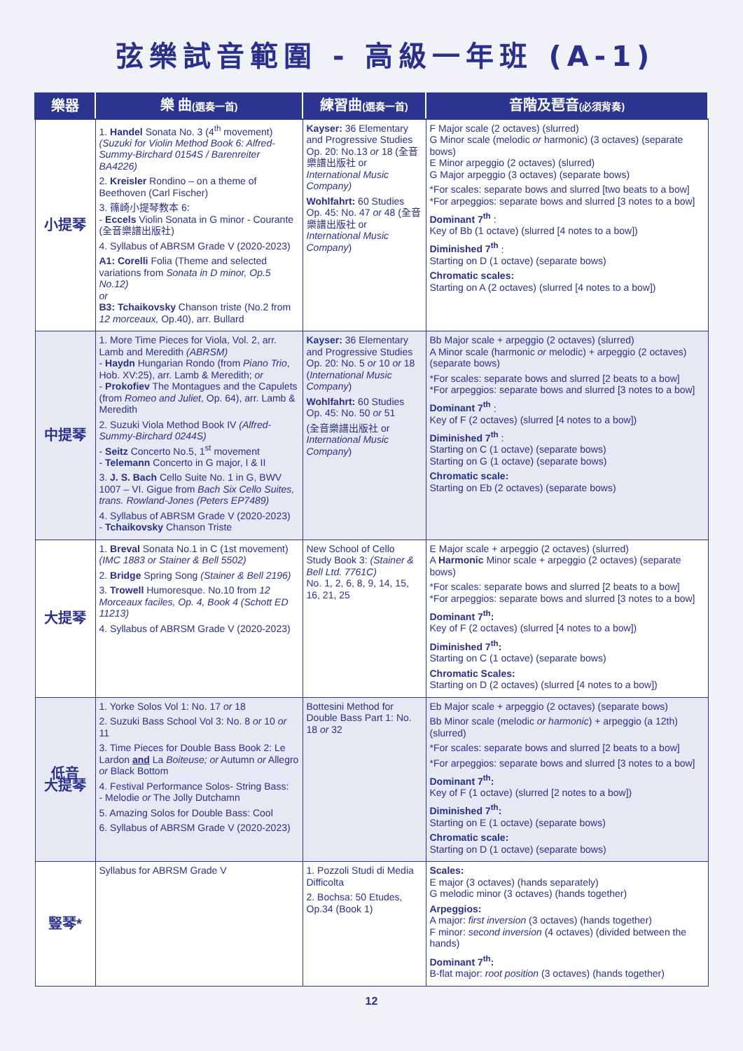弦樂試音範圍 - 高級一年班 (A-1)
| 樂器 | 樂 曲 (選奏一首) | 練習曲 (選奏一首) | 音階及琶音 (必須背奏) |
| --- | --- | --- | --- |
| 小提琴 | 1. Handel Sonata No. 3 (4<sup>th</sup> movement) (Suzuki for Violin Method Book 6: Alfred-Summy-Birchard 0154S / Barenreiter BA4226) 2. Kreisler Rondino – on a theme of Beethoven (Carl Fischer) 3. 篠崎小提琴教本 6: - Eccels Violin Sonata in G minor - Courante (全音樂譜出版社) 4. Syllabus of ABRSM Grade V (2020-2023) A1: Corelli Folia (Theme and selected variations from Sonata in D minor, Op.5 No.12) or B3: Tchaikovsky Chanson triste (No.2 from 12 morceaux, Op.40), arr. Bullard | Kayser: 36 Elementary and Progressive Studies Op. 20: No.13 or 18 (全音樂譜出版社 or International Music Company) Wohlfahrt: 60 Studies Op. 45: No. 47 or 48 (全音樂譜出版社 or International Music Company ) | F Major scale (2 octaves) (slurred) G Minor scale (melodic or harmonic) (3 octaves) (separate bows) E Minor arpeggio (2 octaves) (slurred) G Major arpeggio (3 octaves) (separate bows) *For scales: separate bows and slurred [two beats to a bow] *For arpeggios: separate bows and slurred [3 notes to a bow] Dominant 7<sup>th</sup> : Key of Bb (1 octave) (slurred [4 notes to a bow]) Diminished 7<sup>th</sup> : Starting on D (1 octave) (separate bows) Chromatic scales: Starting on A (2 octaves) (slurred [4 notes to a bow]) |
| 中提琴 | 1. More Time Pieces for Viola, Vol. 2, arr. Lamb and Meredith (ABRSM) - Haydn Hungarian Rondo (from Piano Trio , Hob. XV:25), arr. Lamb & Meredith; or - Prokofiev The Montagues and the Capulets (from Romeo and Juliet , Op. 64), arr. Lamb & Meredith 2. Suzuki Viola Method Book IV (Alfred-Summy-Birchard 0244S) - Seitz Concerto No.5, 1<sup>st</sup> movement - Telemann Concerto in G major, I & II 3. J. S. Bach Cello Suite No. 1 in G, BWV 1007 – VI. Gigue from Bach Six Cello Suites, trans. Rowland-Jones (Peters EP7489) 4. Syllabus of ABRSM Grade V (2020-2023) - Tchaikovsky Chanson Triste | Kayser: 36 Elementary and Progressive Studies Op. 20: No. 5 or 10 or 18 ( International Music Company ) Wohlfahrt: 60 Studies Op. 45: No. 50 or 51 (全音樂譜出版社 or International Music Company ) | Bb Major scale + arpeggio (2 octaves) (slurred) A Minor scale (harmonic or melodic) + arpeggio (2 octaves) (separate bows) *For scales: separate bows and slurred [2 beats to a bow] *For arpeggios: separate bows and slurred [3 notes to a bow] Dominant 7<sup>th</sup> : Key of F (2 octaves) (slurred [4 notes to a bow]) Diminished 7<sup>th</sup> : Starting on C (1 octave) (separate bows) Starting on G (1 octave) (separate bows) Chromatic scale: Starting on Eb (2 octaves) (separate bows) |
| 大提琴 | 1. Breval Sonata No.1 in C (1st movement) (IMC 1883 or Stainer & Bell 5502) 2. Bridge Spring Song (Stainer & Bell 2196) 3. Trowell Humoresque. No.10 from 12 Morceaux faciles, Op. 4, Book 4 (Schott ED 11213) 4. Syllabus of ABRSM Grade V (2020-2023) | New School of Cello Study Book 3: (Stainer & Bell Ltd. 7761C) No. 1, 2, 6, 8, 9, 14, 15, 16, 21, 25 | E Major scale + arpeggio (2 octaves) (slurred) A Harmonic Minor scale + arpeggio (2 octaves) (separate bows) *For scales: separate bows and slurred [2 beats to a bow] *For arpeggios: separate bows and slurred [3 notes to a bow] Dominant 7<sup>th</sup>: Key of F (2 octaves) (slurred [4 notes to a bow]) Diminished 7<sup>th</sup>: Starting on C (1 octave) (separate bows) Chromatic Scales: Starting on D (2 octaves) (slurred [4 notes to a bow]) |
| 低音 大提琴 | 1. Yorke Solos Vol 1: No. 17 or 18 2. Suzuki Bass School Vol 3: No. 8 or 10 or 11 3. Time Pieces for Double Bass Book 2: Le Lardon and La Boiteuse; or Autumn or Allegro or Black Bottom 4. Festival Performance Solos- String Bass: - Melodie or The Jolly Dutchamn 5. Amazing Solos for Double Bass: Cool 6. Syllabus of ABRSM Grade V (2020-2023) | Bottesini Method for Double Bass Part 1: No. 18 or 32 | Eb Major scale + arpeggio (2 octaves) (separate bows) Bb Minor scale (melodic or harmonic ) + arpeggio (a 12th) (slurred) *For scales: separate bows and slurred [2 beats to a bow] *For arpeggios: separate bows and slurred [3 notes to a bow] Dominant 7<sup>th</sup>: Key of F (1 octave) (slurred [2 notes to a bow]) Diminished 7<sup>th</sup>: Starting on E (1 octave) (separate bows) Chromatic scale: Starting on D (1 octave) (separate bows) |
| 豎琴* | Syllabus for ABRSM Grade V | 1. Pozzoli Studi di Media Difficolta 2. Bochsa: 50 Etudes, Op.34 (Book 1) | Scales: E major (3 octaves) (hands separately) G melodic minor (3 octaves) (hands together) Arpeggios: A major: first inversion (3 octaves) (hands together) F minor: second inversion (4 octaves) (divided between the hands) Dominant 7<sup>th</sup>: B-flat major: root position (3 octaves) (hands together) |
12